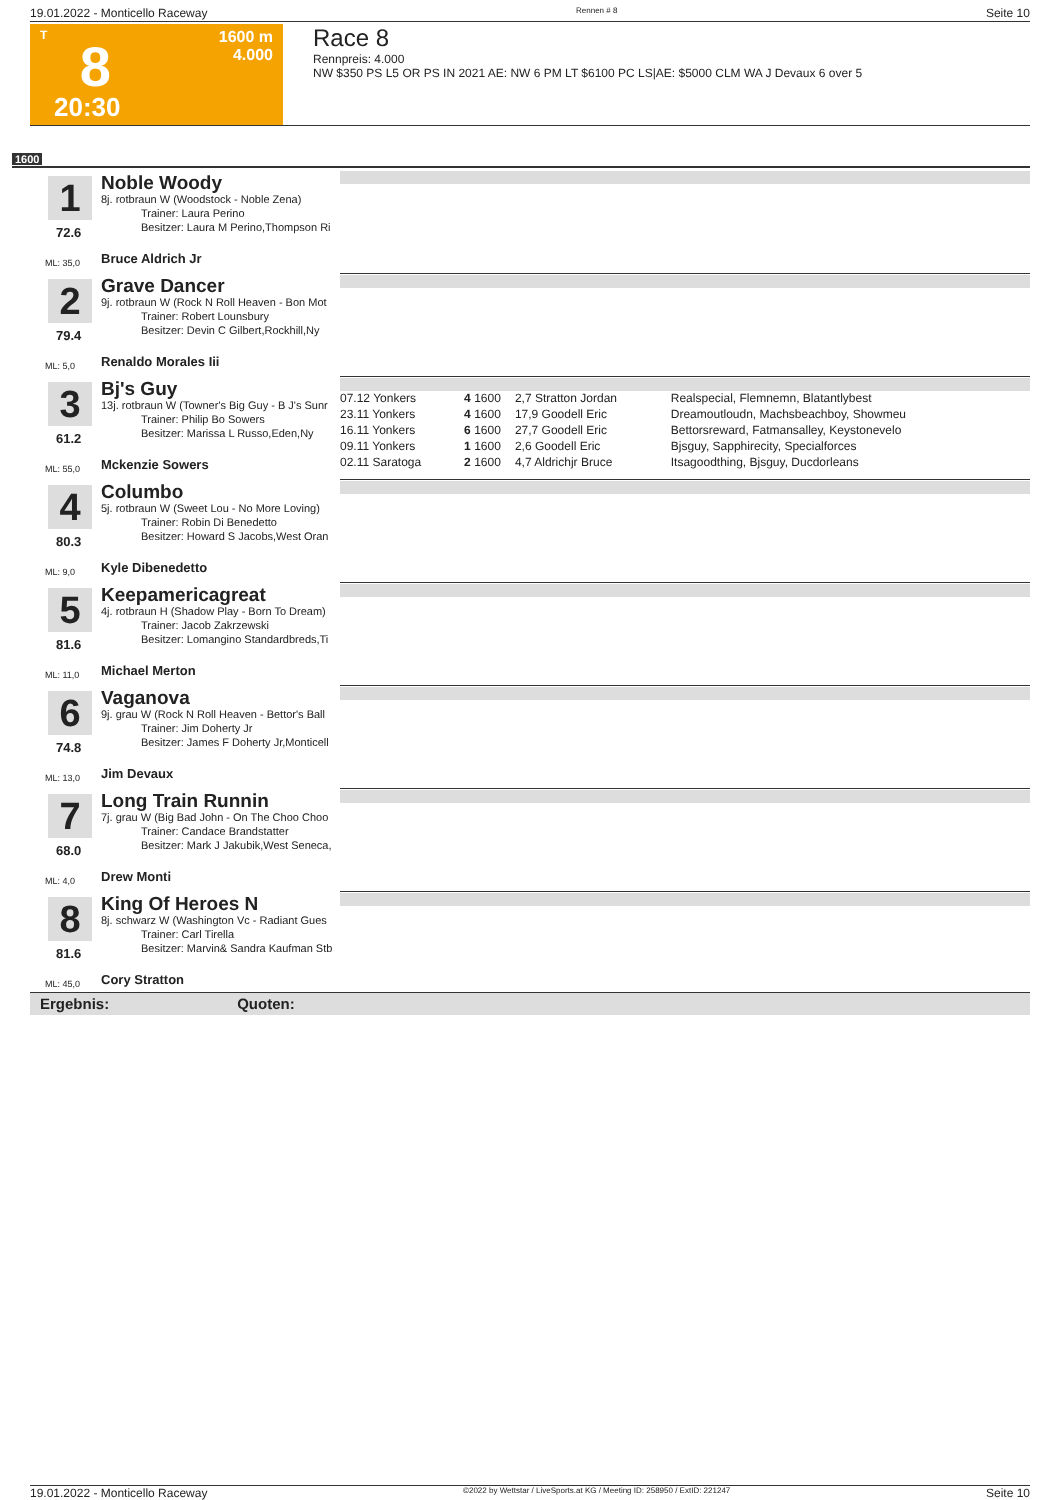19.01.2022 - Monticello Raceway Rennen # 8 Seite 10
T
8
20:30
1600 m
4.000
Race 8
Rennpreis: 4.000
NW $350 PS L5 OR PS IN 2021 AE: NW 6 PM LT $6100 PC LS|AE: $5000 CLM WA J Devaux 6 over 5
1600
1
Noble Woody
8j. rotbraun W (Woodstock - Noble Zena)
Trainer: Laura Perino
Besitzer: Laura M Perino,Thompson Ri
72.6
ML: 35,0 Bruce Aldrich Jr
2
Grave Dancer
9j. rotbraun W (Rock N Roll Heaven - Bon Mot
Trainer: Robert Lounsbury
Besitzer: Devin C Gilbert,Rockhill,Ny
79.4
ML: 5,0 Renaldo Morales Iii
3
Bj's Guy
13j. rotbraun W (Towner's Big Guy - B J's Sunr
Trainer: Philip Bo Sowers
Besitzer: Marissa L Russo,Eden,Ny
61.2
ML: 55,0 Mckenzie Sowers
| 07.12 Yonkers | 4 | 1600 | 2,7 Stratton Jordan | Realspecial, Flemnemn, Blatantlybest |
| 23.11 Yonkers | 4 | 1600 | 17,9 Goodell Eric | Dreamoutloudn, Machsbeachboy, Showmeu |
| 16.11 Yonkers | 6 | 1600 | 27,7 Goodell Eric | Bettorsreward, Fatmansalley, Keystonevelo |
| 09.11 Yonkers | 1 | 1600 | 2,6 Goodell Eric | Bjsguy, Sapphirecity, Specialforces |
| 02.11 Saratoga | 2 | 1600 | 4,7 Aldrichjr Bruce | Itsagoodthing, Bjsguy, Ducdorleans |
4
Columbo
5j. rotbraun W (Sweet Lou - No More Loving)
Trainer: Robin Di Benedetto
Besitzer: Howard S Jacobs,West Oran
80.3
ML: 9,0 Kyle Dibenedetto
5
Keepamericagreat
4j. rotbraun H (Shadow Play - Born To Dream)
Trainer: Jacob Zakrzewski
Besitzer: Lomangino Standardbreds,Ti
81.6
ML: 11,0 Michael Merton
6
Vaganova
9j. grau W (Rock N Roll Heaven - Bettor's Ball
Trainer: Jim Doherty Jr
Besitzer: James F Doherty Jr,Monticell
74.8
ML: 13,0 Jim Devaux
7
Long Train Runnin
7j. grau W (Big Bad John - On The Choo Choo
Trainer: Candace Brandstatter
Besitzer: Mark J Jakubik,West Seneca,
68.0
ML: 4,0 Drew Monti
8
King Of Heroes N
8j. schwarz W (Washington Vc - Radiant Gues
Trainer: Carl Tirella
Besitzer: Marvin& Sandra Kaufman Stb
81.6
ML: 45,0 Cory Stratton
Ergebnis: Quoten:
19.01.2022 - Monticello Raceway ©2022 by Wettstar / LiveSports.at KG / Meeting ID: 258950 / ExtID: 221247 Seite 10